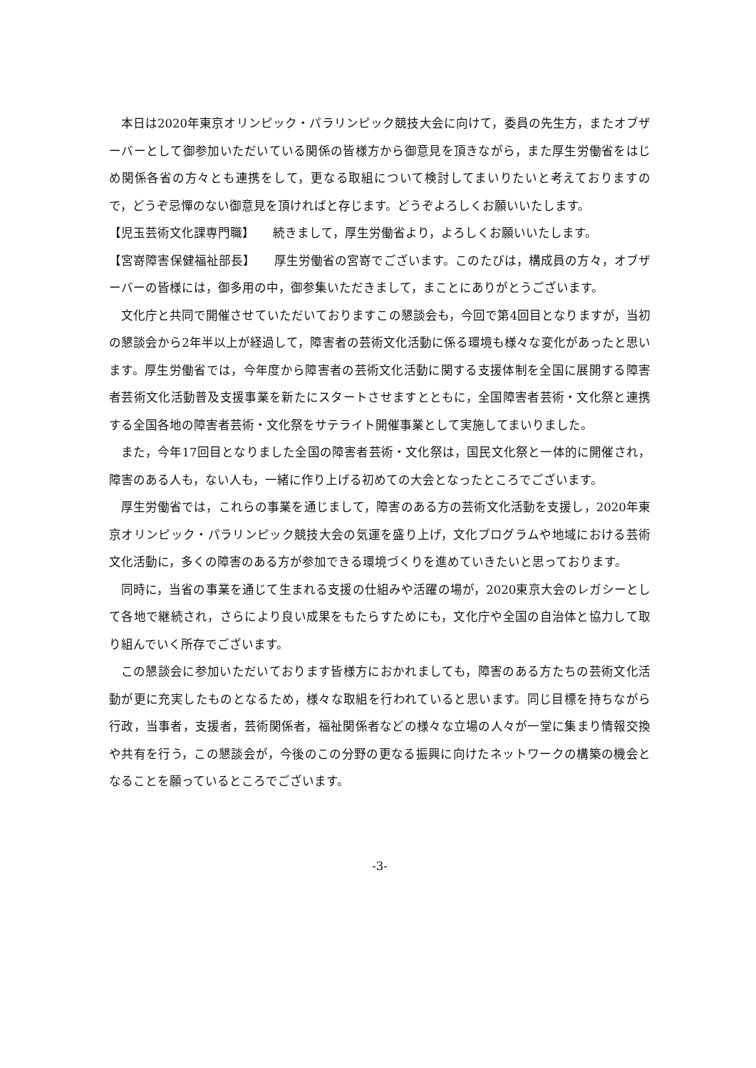本日は2020年東京オリンピック・パラリンピック競技大会に向けて，委員の先生方，またオブザーバーとして御参加いただいている関係の皆様方から御意見を頂きながら，また厚生労働省をはじめ関係各省の方々とも連携をして，更なる取組について検討してまいりたいと考えておりますので，どうぞ忌憚のない御意見を頂ければと存じます。どうぞよろしくお願いいたします。
【児玉芸術文化課専門職】　　続きまして，厚生労働省より，よろしくお願いいたします。
【宮嵜障害保健福祉部長】　　厚生労働省の宮嵜でございます。このたびは，構成員の方々，オブザーバーの皆様には，御多用の中，御参集いただきまして，まことにありがとうございます。
文化庁と共同で開催させていただいておりますこの懇談会も，今回で第4回目となりますが，当初の懇談会から2年半以上が経過して，障害者の芸術文化活動に係る環境も様々な変化があったと思います。厚生労働省では，今年度から障害者の芸術文化活動に関する支援体制を全国に展開する障害者芸術文化活動普及支援事業を新たにスタートさせますとともに，全国障害者芸術・文化祭と連携する全国各地の障害者芸術・文化祭をサテライト開催事業として実施してまいりました。
また，今年17回目となりました全国の障害者芸術・文化祭は，国民文化祭と一体的に開催され，障害のある人も，ない人も，一緒に作り上げる初めての大会となったところでございます。
厚生労働省では，これらの事業を通じまして，障害のある方の芸術文化活動を支援し，2020年東京オリンピック・パラリンピック競技大会の気運を盛り上げ，文化プログラムや地域における芸術文化活動に，多くの障害のある方が参加できる環境づくりを進めていきたいと思っております。
同時に，当省の事業を通じて生まれる支援の仕組みや活躍の場が，2020東京大会のレガシーとして各地で継続され，さらにより良い成果をもたらすためにも，文化庁や全国の自治体と協力して取り組んでいく所存でございます。
この懇談会に参加いただいております皆様方におかれましても，障害のある方たちの芸術文化活動が更に充実したものとなるため，様々な取組を行われていると思います。同じ目標を持ちながら行政，当事者，支援者，芸術関係者，福祉関係者などの様々な立場の人々が一堂に集まり情報交換や共有を行う，この懇談会が，今後のこの分野の更なる振興に向けたネットワークの構築の機会となることを願っているところでございます。
-3-